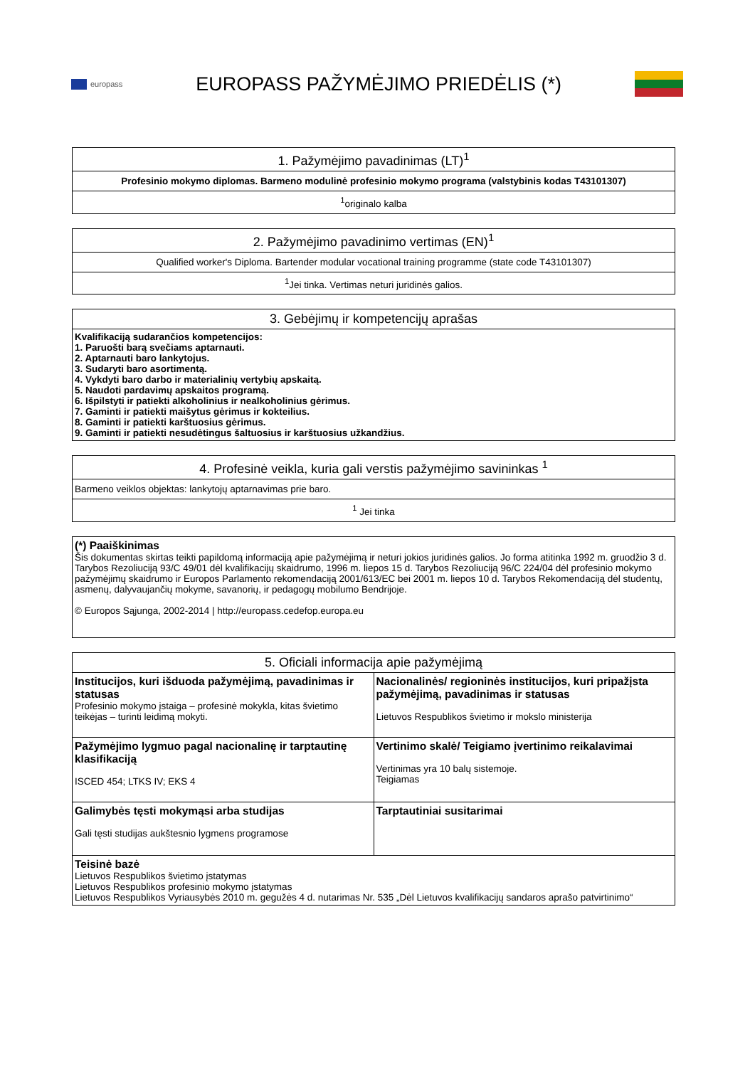europass
EUROPASS PAŽYMĖJIMO PRIEDĖLIS (*)
| 1. Pažymėjimo pavadinimas (LT)<sup>1</sup> |
| --- |
| Profesinio mokymo diplomas. Barmeno modulinė profesinio mokymo programa (valstybinis kodas T43101307) |
| <sup>1</sup> originalo kalba |
| 2. Pažymėjimo pavadinimo vertimas (EN)<sup>1</sup> |
| --- |
| Qualified worker's Diploma. Bartender modular vocational training programme (state code T43101307) |
| <sup>1</sup> Jei tinka. Vertimas neturi juridinės galios. |
| 3. Gebėjimų ir kompetencijų aprašas |
| --- |
| Kvalifikaciją sudarančios kompetencijos: 1. Paruošti barą svečiams aptarnauti. 2. Aptarnauti baro lankytojus. 3. Sudaryti baro asortimentą. 4. Vykdyti baro darbo ir materialinių vertybių apskaitą. 5. Naudoti pardavimų apskaitos programą. 6. Išpilstyti ir patiekti alkoholinius ir nealkoholinius gėrimus. 7. Gaminti ir patiekti maišytus gėrimus ir kokteilius. 8. Gaminti ir patiekti karštuosius gėrimus. 9. Gaminti ir patiekti nesudėtingus šaltuosius ir karštuosius užkandžius. |
| 4. Profesinė veikla, kuria gali verstis pažymėjimo savininkas <sup>1</sup> |
| --- |
| Barmeno veiklos objektas: lankytojų aptarnavimas prie baro. |
| <sup>1</sup> Jei tinka |
| (*) Paaiškinimas Šis dokumentas skirtas teikti papildomą informaciją apie pažymėjimą ir neturi jokios juridinės galios. Jo forma atitinka 1992 m. gruodžio 3 d. Tarybos Rezoliuciją 93/C 49/01 dėl kvalifikacijų skaidrumo, 1996 m. liepos 15 d. Tarybos Rezoliuciją 96/C 224/04 dėl profesinio mokymo pažymėjimų skaidrumo ir Europos Parlamento rekomendaciją 2001/613/EC bei 2001 m. liepos 10 d. Tarybos Rekomendaciją dėl studentų, asmenų, dalyvaujančių mokyme, savanorių, ir pedagogų mobilumo Bendrijoje. © Europos Sąjunga, 2002-2014 / http://europass.cedefop.europa.eu |
| 5. Oficiali informacija apie pažymėjimą | |
| --- | --- |
| Institucijos, kuri išduoda pažymėjimą, pavadinimas ir statusas Profesinio mokymo įstaiga – profesinė mokykla, kitas švietimo teikėjas – turinti leidimą mokyti. | Nacionalinės/ regioninės institucijos, kuri pripažįsta pažymėjimą, pavadinimas ir statusas Lietuvos Respublikos švietimo ir mokslo ministerija |
| Pažymėjimo lygmuo pagal nacionalinę ir tarptautinę klasifikaciją ISCED 454; LTKS IV; EKS 4 | Vertinimo skalė/ Teigiamo įvertinimo reikalavimai Vertinimas yra 10 balų sistemoje. Teigiamas |
| Galimybės tęsti mokymąsi arba studijas Gali tęsti studijas aukštesnio lygmens programose | Tarptautiniai susitarimai |
| Teisinė bazė Lietuvos Respublikos švietimo įstatymas Lietuvos Respublikos profesinio mokymo įstatymas Lietuvos Respublikos Vyriausybės 2010 m. gegužės 4 d. nutarimas Nr. 535 „Dėl Lietuvos kvalifikacijų sandaros aprašo patvirtinimo“ | |